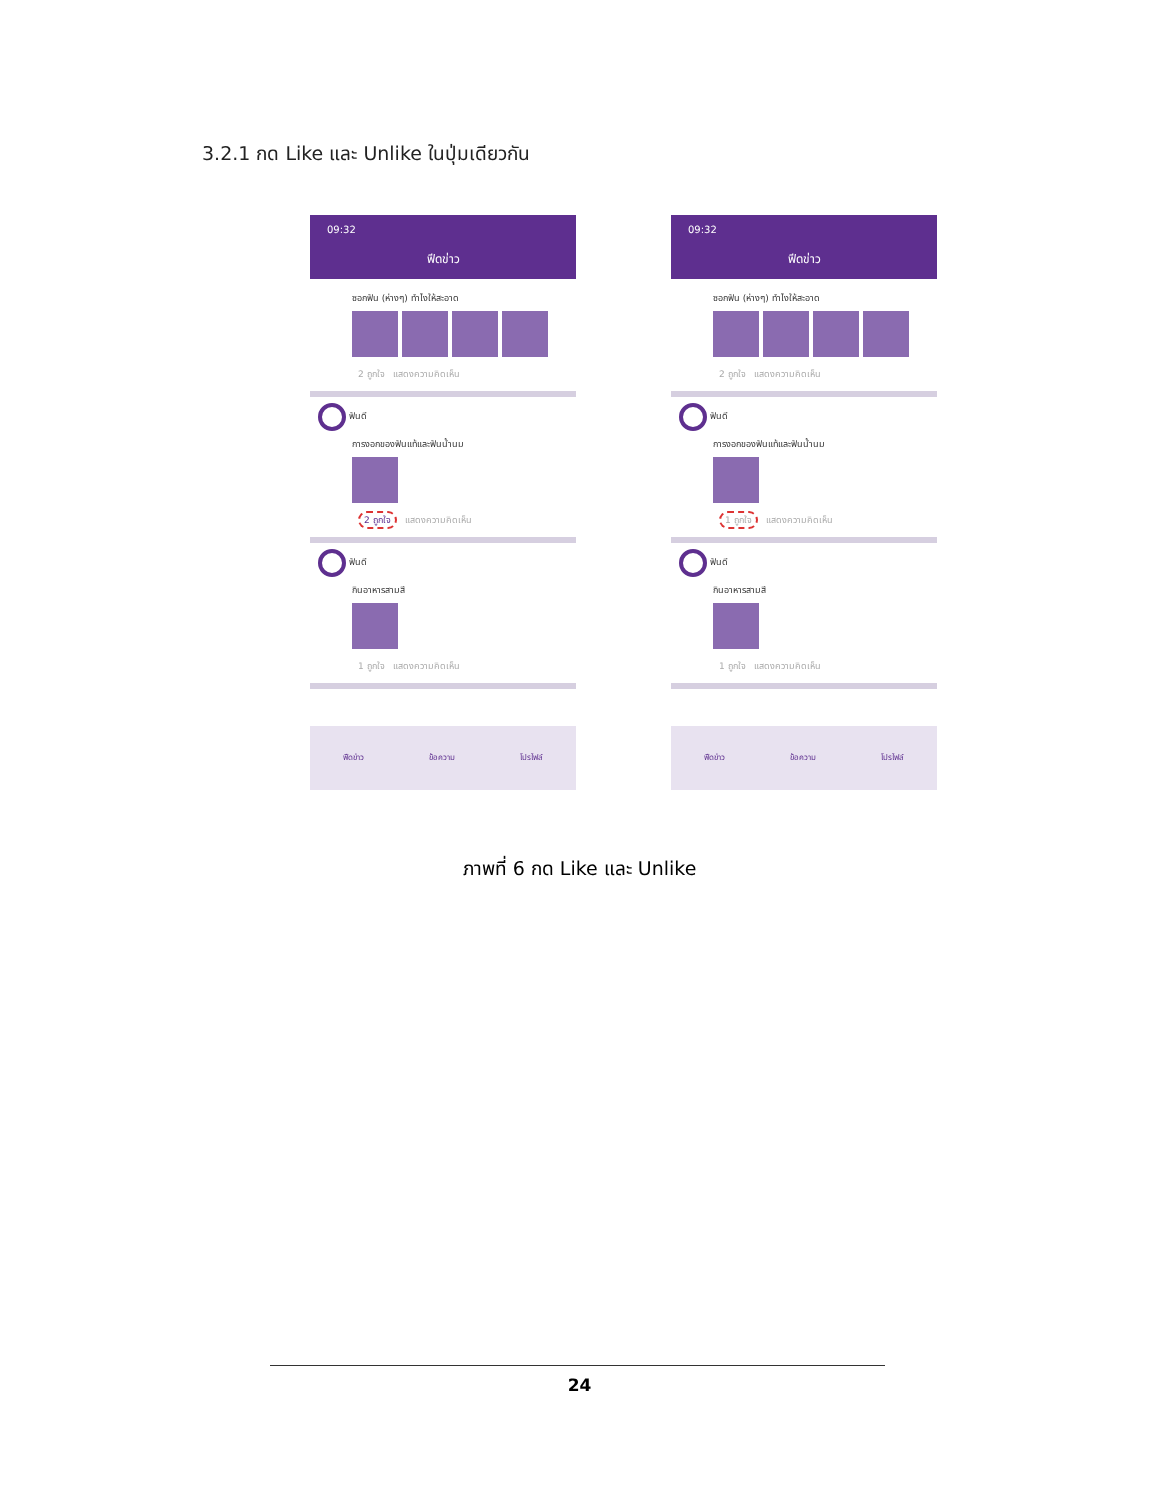3.2.1 กด Like และ Unlike ในปุ่มเดียวกัน
09:32
ฟีดข่าว
ซอกฟัน (ห่างๆ) ทำไงให้สะอาด
2 ถูกใจ แสดงความคิดเห็น
ฟันดี
การงอกของฟันแท้และฟันน้ำนม
2 ถูกใจ แสดงความคิดเห็น
ฟันดี
กินอาหารสามสี
1 ถูกใจ แสดงความคิดเห็น
ฟีดข่าว ข้อความ โปรไฟล์
09:32
ฟีดข่าว
ซอกฟัน (ห่างๆ) ทำไงให้สะอาด
2 ถูกใจ แสดงความคิดเห็น
ฟันดี
การงอกของฟันแท้และฟันน้ำนม
1 ถูกใจ แสดงความคิดเห็น
ฟันดี
กินอาหารสามสี
1 ถูกใจ แสดงความคิดเห็น
ฟีดข่าว ข้อความ โปรไฟล์
ภาพที่ 6 กด Like และ Unlike
24